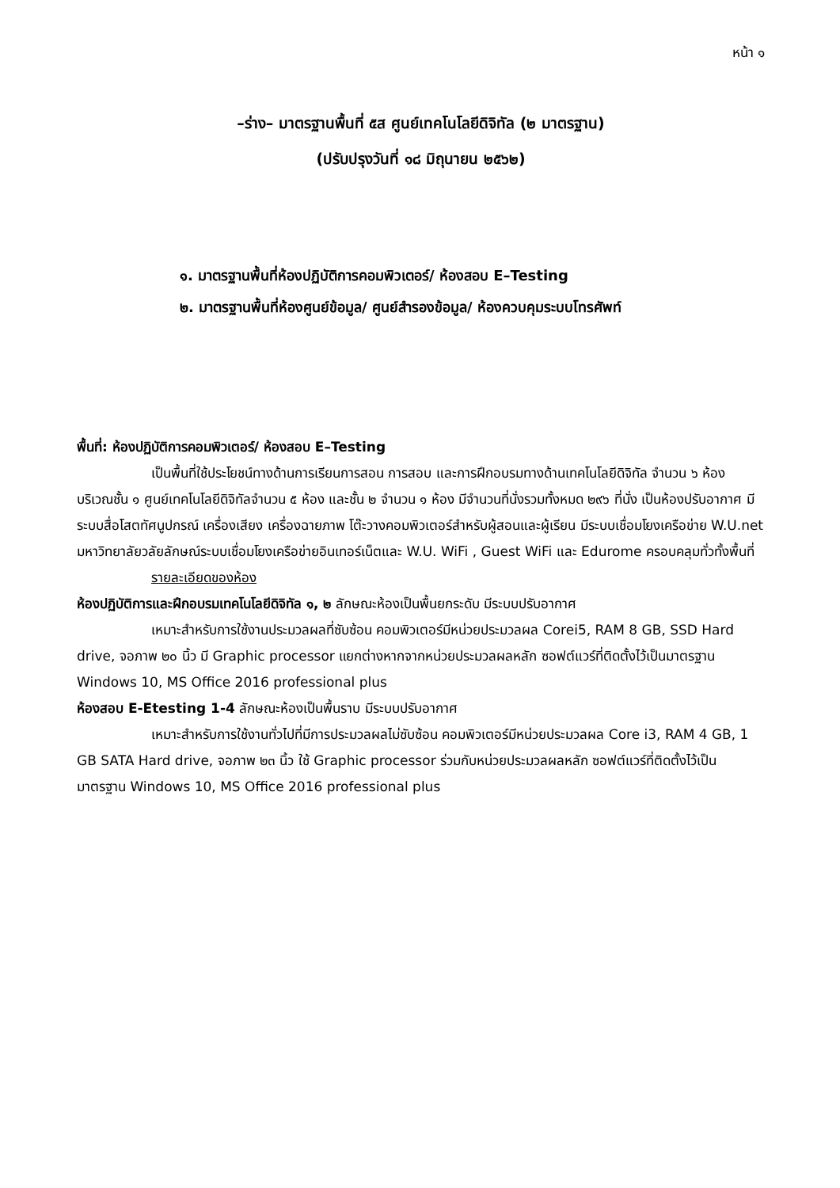หน้า ๑
–ร่าง– มาตรฐานพื้นที่ ๕ส ศูนย์เทคโนโลยีดิจิทัล (๒ มาตรฐาน)
(ปรับปรุงวันที่ ๑๘ มิถุนายน ๒๕๖๒)
๑. มาตรฐานพื้นที่ห้องปฏิบัติการคอมพิวเตอร์/ ห้องสอบ E–Testing
๒. มาตรฐานพื้นที่ห้องศูนย์ข้อมูล/ ศูนย์สำรองข้อมูล/ ห้องควบคุมระบบโทรศัพท์
พื้นที่: ห้องปฏิบัติการคอมพิวเตอร์/ ห้องสอบ E–Testing
เป็นพื้นที่ใช้ประโยชน์ทางด้านการเรียนการสอน การสอบ และการฝึกอบรมทางด้านเทคโนโลยีดิจิทัล จำนวน ๖ ห้อง บริเวณชั้น ๑ ศูนย์เทคโนโลยีดิจิทัลจำนวน ๕ ห้อง และชั้น ๒ จำนวน ๑ ห้อง มีจำนวนที่นั่งรวมทั้งหมด ๒๙๖ ที่นั่ง เป็นห้องปรับอากาศ มีระบบสื่อโสตทัศนูปกรณ์ เครื่องเสียง เครื่องฉายภาพ โต๊ะวางคอมพิวเตอร์สำหรับผู้สอนและผู้เรียน มีระบบเชื่อมโยงเครือข่าย W.U.net มหาวิทยาลัยวลัยลักษณ์ระบบเชื่อมโยงเครือข่ายอินเทอร์เน็ตและ W.U. WiFi , Guest WiFi และ Edurome ครอบคลุมทั่วทั้งพื้นที่
รายละเอียดของห้อง
ห้องปฏิบัติการและฝึกอบรมเทคโนโลยีดิจิทัล ๑, ๒ ลักษณะห้องเป็นพื้นยกระดับ มีระบบปรับอากาศ
เหมาะสำหรับการใช้งานประมวลผลที่ซับซ้อน คอมพิวเตอร์มีหน่วยประมวลผล Corei5, RAM 8 GB, SSD Hard drive, จอภาพ ๒๐ นิ้ว มี Graphic processor แยกต่างหากจากหน่วยประมวลผลหลัก ซอฟต์แวร์ที่ติดตั้งไว้เป็นมาตรฐาน Windows 10, MS Office 2016 professional plus
ห้องสอบ E-Etesting 1-4 ลักษณะห้องเป็นพื้นราบ มีระบบปรับอากาศ
เหมาะสำหรับการใช้งานทั่วไปที่มีการประมวลผลไม่ซับซ้อน คอมพิวเตอร์มีหน่วยประมวลผล Core i3, RAM 4 GB, 1 GB SATA Hard drive, จอภาพ ๒๓ นิ้ว ใช้ Graphic processor ร่วมกับหน่วยประมวลผลหลัก ซอฟต์แวร์ที่ติดตั้งไว้เป็นมาตรฐาน Windows 10, MS Office 2016 professional plus